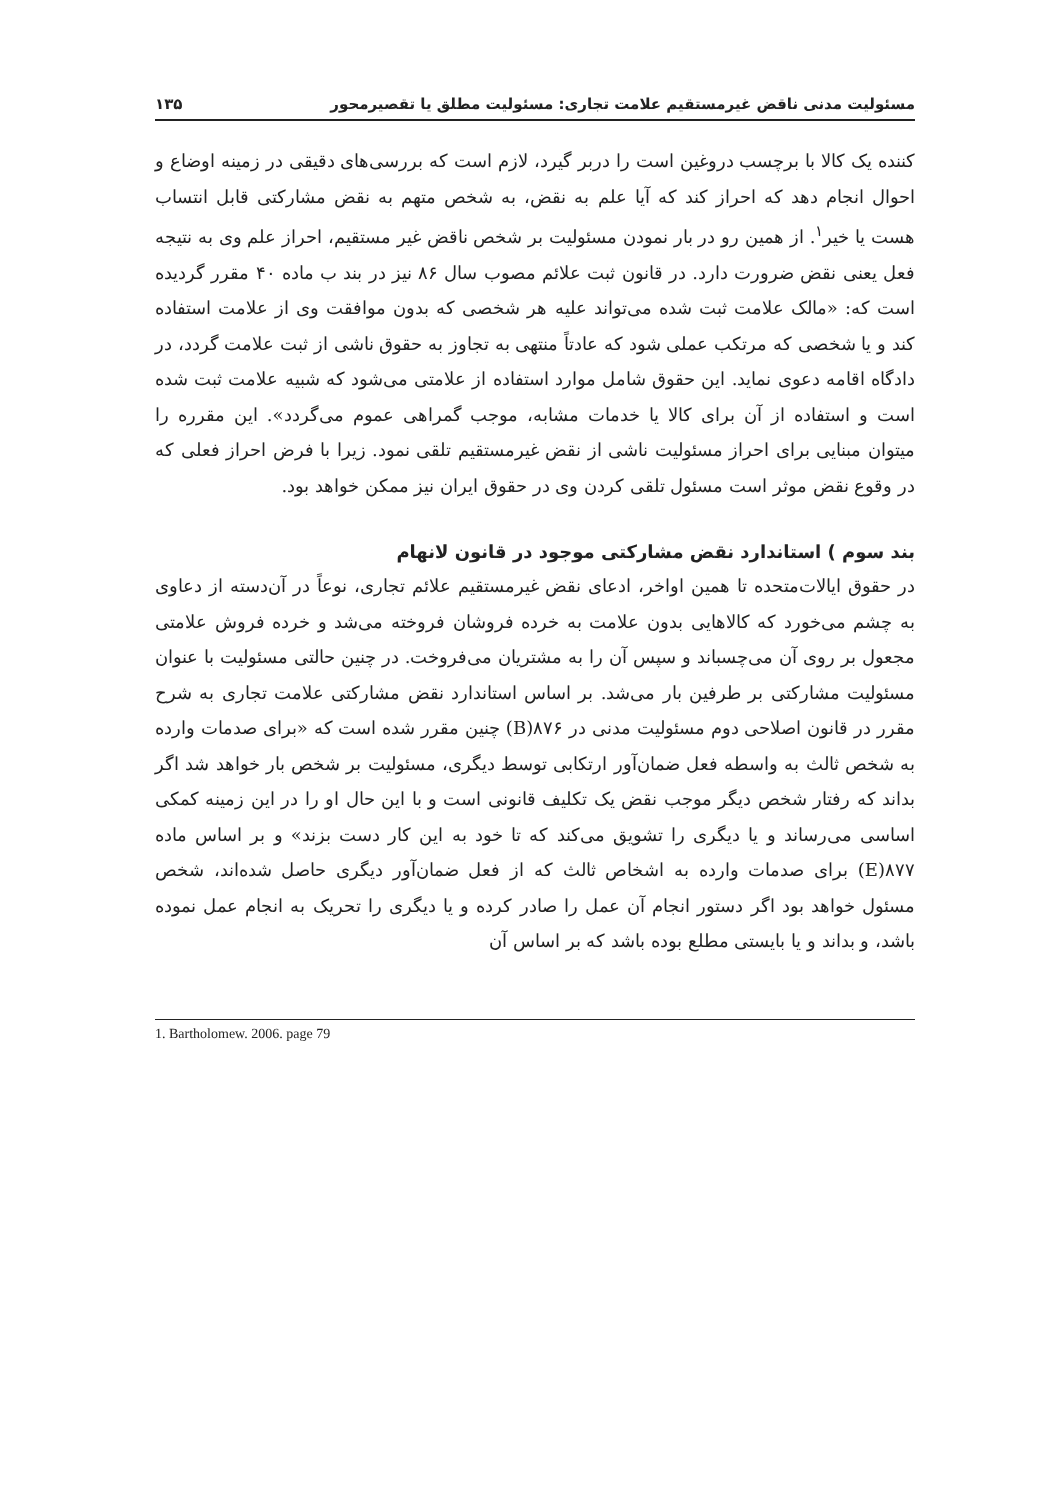مسئولیت مدنی ناقض غیرمستقیم علامت تجاری: مسئولیت مطلق یا تقصیرمحور ۱۳۵
کننده یک کالا با برچسب دروغین است را دربر گیرد، لازم است که بررسی‌های دقیقی در زمینه اوضاع و احوال انجام دهد که احراز کند که آیا علم به نقض، به شخص متهم به نقض مشارکتی قابل انتساب هست یا خیر<sup>۱</sup>. از همین رو در بار نمودن مسئولیت بر شخص ناقض غیر مستقیم، احراز علم وی به نتیجه فعل یعنی نقض ضرورت دارد. در قانون ثبت علائم مصوب سال ۸۶ نیز در بند ب ماده ۴۰ مقرر گردیده است که: «مالک علامت ثبت شده می‌تواند علیه هر شخصی که بدون موافقت وی از علامت استفاده کند و یا شخصی که مرتکب عملی شود که عادتاً منتهی به تجاوز به حقوق ناشی از ثبت علامت گردد، در دادگاه اقامه دعوی نماید. این حقوق شامل موارد استفاده از علامتی می‌شود که شبیه علامت ثبت شده است و استفاده از آن برای کالا یا خدمات مشابه، موجب گمراهی عموم می‌گردد». این مقرره را میتوان مبنایی برای احراز مسئولیت ناشی از نقض غیرمستقیم تلقی نمود. زیرا با فرض احراز فعلی که در وقوع نقض موثر است مسئول تلقی کردن وی در حقوق ایران نیز ممکن خواهد بود.
بند سوم ) استاندارد نقض مشارکتی موجود در قانون لانهام
در حقوق ایالات‌متحده تا همین اواخر، ادعای نقض غیرمستقیم علائم تجاری، نوعاً در آن‌دسته از دعاوی به چشم می‌خورد که کالاهایی بدون علامت به خرده فروشان فروخته می‌شد و خرده فروش علامتی مجعول بر روی آن می‌چسباند و سپس آن را به مشتریان می‌فروخت. در چنین حالتی مسئولیت با عنوان مسئولیت مشارکتی بر طرفین بار می‌شد. بر اساس استاندارد نقض مشارکتی علامت تجاری به شرح مقرر در قانون اصلاحی دوم مسئولیت مدنی در ۸۷۶(B) چنین مقرر شده است که «برای صدمات وارده به شخص ثالث به واسطه فعل ضمان‌آور ارتکابی توسط دیگری، مسئولیت بر شخص بار خواهد شد اگر بداند که رفتار شخص دیگر موجب نقض یک تکلیف قانونی است و با این حال او را در این زمینه کمکی اساسی می‌رساند و یا دیگری را تشویق می‌کند که تا خود به این کار دست بزند» و بر اساس ماده ۸۷۷(E) برای صدمات وارده به اشخاص ثالث که از فعل ضمان‌آور دیگری حاصل شده‌اند، شخص مسئول خواهد بود اگر دستور انجام آن عمل را صادر کرده و یا دیگری را تحریک به انجام عمل نموده باشد، و بداند و یا بایستی مطلع بوده باشد که بر اساس آن
1. Bartholomew. 2006. page 79